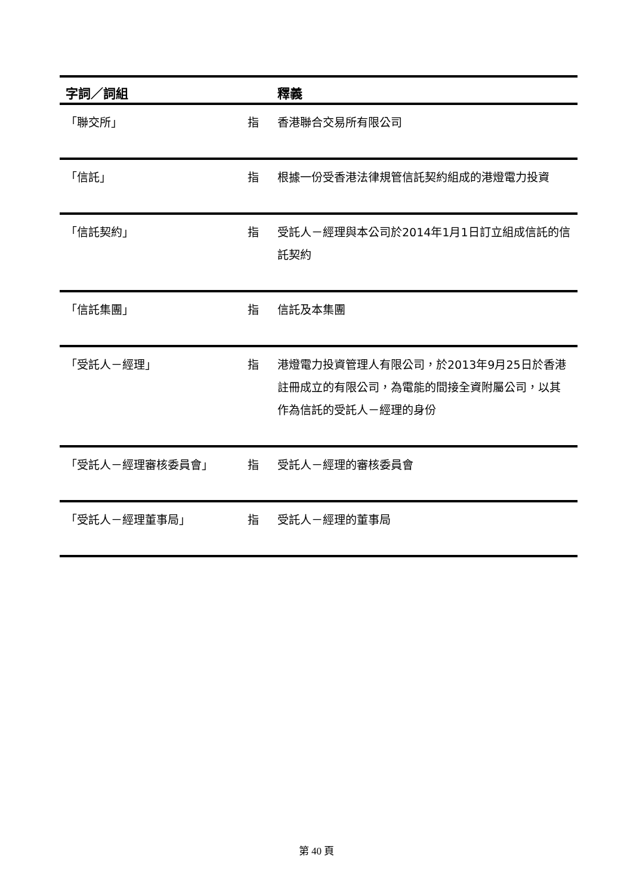| 字詞／詞組 | | 釋義 |
| --- | --- | --- |
| 「聯交所」 | 指 | 香港聯合交易所有限公司 |
| 「信託」 | 指 | 根據一份受香港法律規管信託契約組成的港燈電力投資 |
| 「信託契約」 | 指 | 受託人－經理與本公司於2014年1月1日訂立組成信託的信託契約 |
| 「信託集團」 | 指 | 信託及本集團 |
| 「受託人－經理」 | 指 | 港燈電力投資管理人有限公司，於2013年9月25日於香港註冊成立的有限公司，為電能的間接全資附屬公司，以其作為信託的受託人－經理的身份 |
| 「受託人－經理審核委員會」 | 指 | 受託人－經理的審核委員會 |
| 「受託人－經理董事局」 | 指 | 受託人－經理的董事局 |
第 40 頁